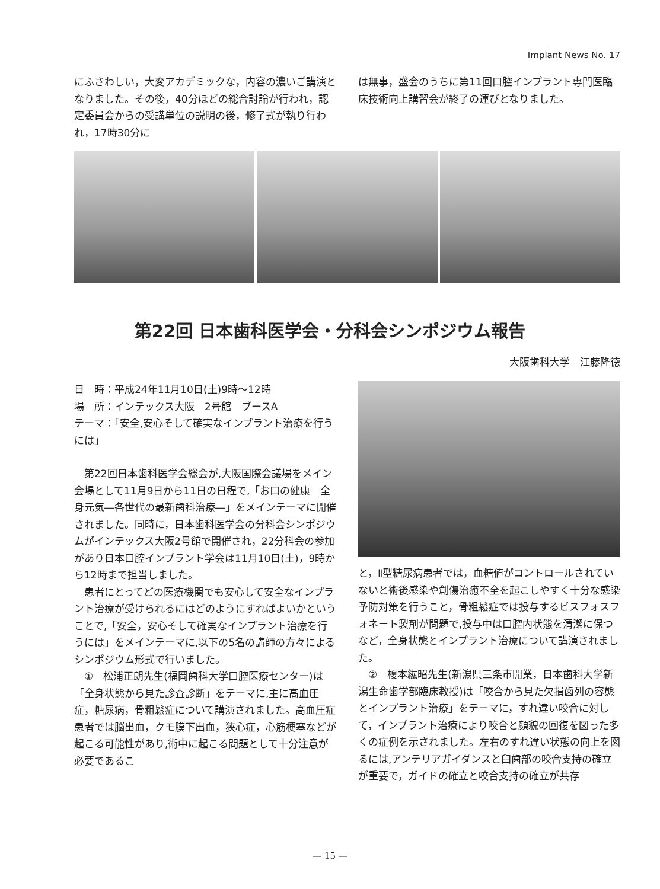Implant News No. 17
にふさわしい，大変アカデミックな，内容の濃いご講演となりました。その後，40分ほどの総合討論が行われ，認定委員会からの受講単位の説明の後，修了式が執り行われ，17時30分に
は無事，盛会のうちに第11回口腔インプラント専門医臨床技術向上講習会が終了の運びとなりました。
第22回 日本歯科医学会・分科会シンポジウム報告
大阪歯科大学　江藤隆徳
日　時：平成24年11月10日(土)9時～12時
場　所：インテックス大阪　2号館　ブースA
テーマ：「安全,安心そして確実なインプラント治療を行うには」
　第22回日本歯科医学会総会が,大阪国際会議場をメイン会場として11月9日から11日の日程で,「お口の健康　全身元気―各世代の最新歯科治療―」をメインテーマに開催されました。同時に，日本歯科医学会の分科会シンポジウムがインテックス大阪2号館で開催され，22分科会の参加があり日本口腔インプラント学会は11月10日(土)，9時から12時まで担当しました。
　患者にとってどの医療機関でも安心して安全なインプラント治療が受けられるにはどのようにすればよいかということで,「安全，安心そして確実なインプラント治療を行うには」をメインテーマに,以下の5名の講師の方々によるシンポジウム形式で行いました。
　①　松浦正朗先生(福岡歯科大学口腔医療センター)は「全身状態から見た診査診断」をテーマに,主に高血圧症，糖尿病，骨粗鬆症について講演されました。高血圧症患者では脳出血，クモ膜下出血，狭心症，心筋梗塞などが起こる可能性があり,術中に起こる問題として十分注意が必要であるこ
と，Ⅱ型糖尿病患者では，血糖値がコントロールされていないと術後感染や創傷治癒不全を起こしやすく十分な感染予防対策を行うこと，骨粗鬆症では投与するビスフォスフォネート製剤が問題で,投与中は口腔内状態を清潔に保つなど，全身状態とインプラント治療について講演されました。
　②　榎本紘昭先生(新潟県三条市開業，日本歯科大学新潟生命歯学部臨床教授)は「咬合から見た欠損歯列の容態とインプラント治療」をテーマに，すれ違い咬合に対して，インプラント治療により咬合と顔貌の回復を図った多くの症例を示されました。左右のすれ違い状態の向上を図るには,アンテリアガイダンスと臼歯部の咬合支持の確立が重要で，ガイドの確立と咬合支持の確立が共存
— 15 —